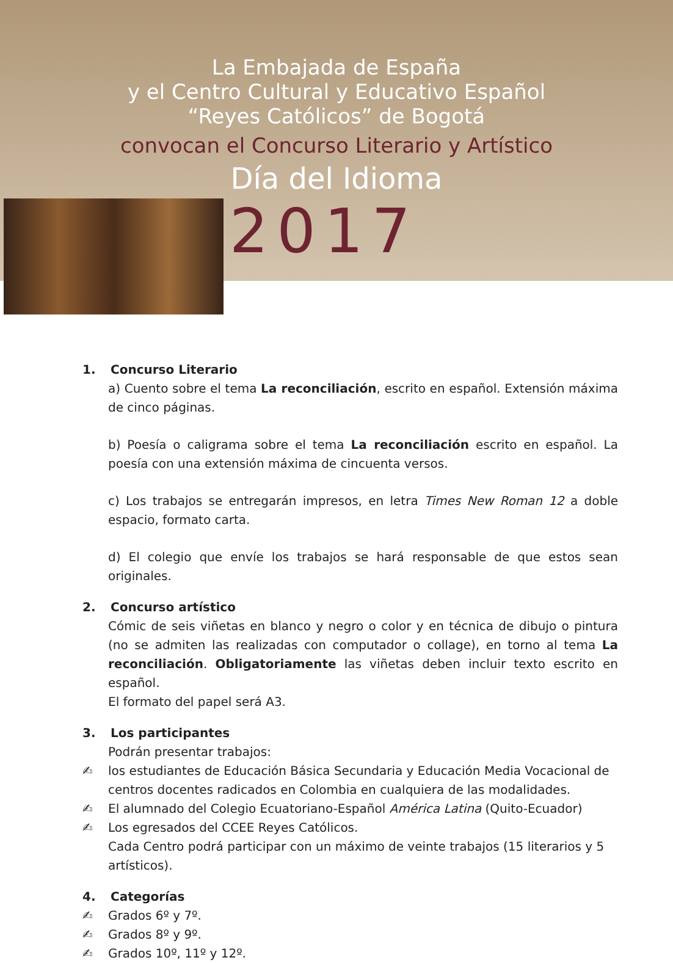La Embajada de España
y el Centro Cultural y Educativo Español
“Reyes Católicos” de Bogotá
convocan el Concurso Literario y Artístico
Día del Idioma
2017
1. Concurso Literario
a) Cuento sobre el tema La reconciliación, escrito en español. Extensión máxima de cinco páginas.
b) Poesía o caligrama sobre el tema La reconciliación escrito en español. La poesía con una extensión máxima de cincuenta versos.
c) Los trabajos se entregarán impresos, en letra Times New Roman 12 a doble espacio, formato carta.
d) El colegio que envíe los trabajos se hará responsable de que estos sean originales.
2. Concurso artístico
Cómic de seis viñetas en blanco y negro o color y en técnica de dibujo o pintura (no se admiten las realizadas con computador o collage), en torno al tema La reconciliación. Obligatoriamente las viñetas deben incluir texto escrito en español.
El formato del papel será A3.
3. Los participantes
Podrán presentar trabajos:
✍ los estudiantes de Educación Básica Secundaria y Educación Media Vocacional de centros docentes radicados en Colombia en cualquiera de las modalidades.
✍ El alumnado del Colegio Ecuatoriano-Español América Latina (Quito-Ecuador)
✍ Los egresados del CCEE Reyes Católicos.
Cada Centro podrá participar con un máximo de veinte trabajos (15 literarios y 5 artísticos).
4. Categorías
✍ Grados 6º y 7º.
✍ Grados 8º y 9º.
✍ Grados 10º, 11º y 12º.